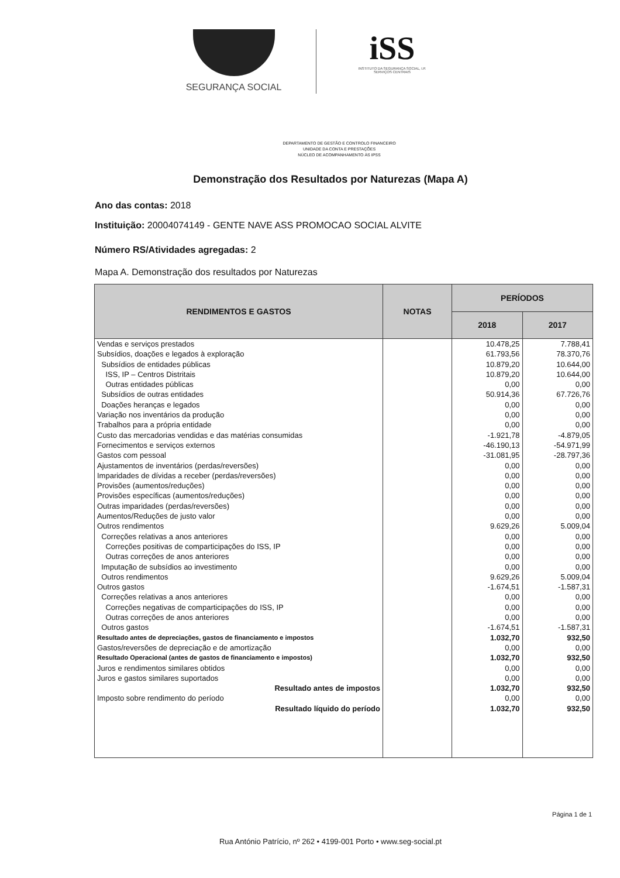SEGURANÇA SOCIAL
iSS
INSTITUTO DA SEGURANÇA SOCIAL, I.P.
SERVIÇOS CENTRAIS
DEPARTAMENTO DE GESTÃO E CONTROLO FINANCEIRO
UNIDADE DA CONTA E PRESTAÇÕES
NÚCLEO DE ACOMPANHAMENTO ÀS IPSS
Demonstração dos Resultados por Naturezas (Mapa A)
Ano das contas: 2018
Instituição: 20004074149 - GENTE NAVE ASS PROMOCAO SOCIAL ALVITE
Número RS/Atividades agregadas: 2
Mapa A. Demonstração dos resultados por Naturezas
| RENDIMENTOS E GASTOS | NOTAS | PERÍODOS | |
| --- | --- | --- | --- |
| | | 2018 | 2017 |
| Vendas e serviços prestados | | 10.478,25 | 7.788,41 |
| Subsídios, doações e legados à exploração | | 61.793,56 | 78.370,76 |
| Subsídios de entidades públicas | | 10.879,20 | 10.644,00 |
| ISS, IP – Centros Distritais | | 10.879,20 | 10.644,00 |
| Outras entidades públicas | | 0,00 | 0,00 |
| Subsídios de outras entidades | | 50.914,36 | 67.726,76 |
| Doações heranças e legados | | 0,00 | 0,00 |
| Variação nos inventários da produção | | 0,00 | 0,00 |
| Trabalhos para a própria entidade | | 0,00 | 0,00 |
| Custo das mercadorias vendidas e das matérias consumidas | | -1.921,78 | -4.879,05 |
| Fornecimentos e serviços externos | | -46.190,13 | -54.971,99 |
| Gastos com pessoal | | -31.081,95 | -28.797,36 |
| Ajustamentos de inventários (perdas/reversões) | | 0,00 | 0,00 |
| Imparidades de dívidas a receber (perdas/reversões) | | 0,00 | 0,00 |
| Provisões (aumentos/reduções) | | 0,00 | 0,00 |
| Provisões específicas (aumentos/reduções) | | 0,00 | 0,00 |
| Outras imparidades (perdas/reversões) | | 0,00 | 0,00 |
| Aumentos/Reduções de justo valor | | 0,00 | 0,00 |
| Outros rendimentos | | 9.629,26 | 5.009,04 |
| Correções relativas a anos anteriores | | 0,00 | 0,00 |
| Correções positivas de comparticipações do ISS, IP | | 0,00 | 0,00 |
| Outras correções de anos anteriores | | 0,00 | 0,00 |
| Imputação de subsídios ao investimento | | 0,00 | 0,00 |
| Outros rendimentos | | 9.629,26 | 5.009,04 |
| Outros gastos | | -1.674,51 | -1.587,31 |
| Correções relativas a anos anteriores | | 0,00 | 0,00 |
| Correções negativas de comparticipações do ISS, IP | | 0,00 | 0,00 |
| Outras correções de anos anteriores | | 0,00 | 0,00 |
| Outros gastos | | -1.674,51 | -1.587,31 |
| Resultado antes de depreciações, gastos de financiamento e impostos | | 1.032,70 | 932,50 |
| Gastos/reversões de depreciação e de amortização | | 0,00 | 0,00 |
| Resultado Operacional (antes de gastos de financiamento e impostos) | | 1.032,70 | 932,50 |
| Juros e rendimentos similares obtidos | | 0,00 | 0,00 |
| Juros e gastos similares suportados | | 0,00 | 0,00 |
| Resultado antes de impostos | | 1.032,70 | 932,50 |
| Imposto sobre rendimento do período | | 0,00 | 0,00 |
| Resultado líquido do período | | 1.032,70 | 932,50 |
Página 1 de 1
Rua António Patrício, nº 262 • 4199-001 Porto • www.seg-social.pt